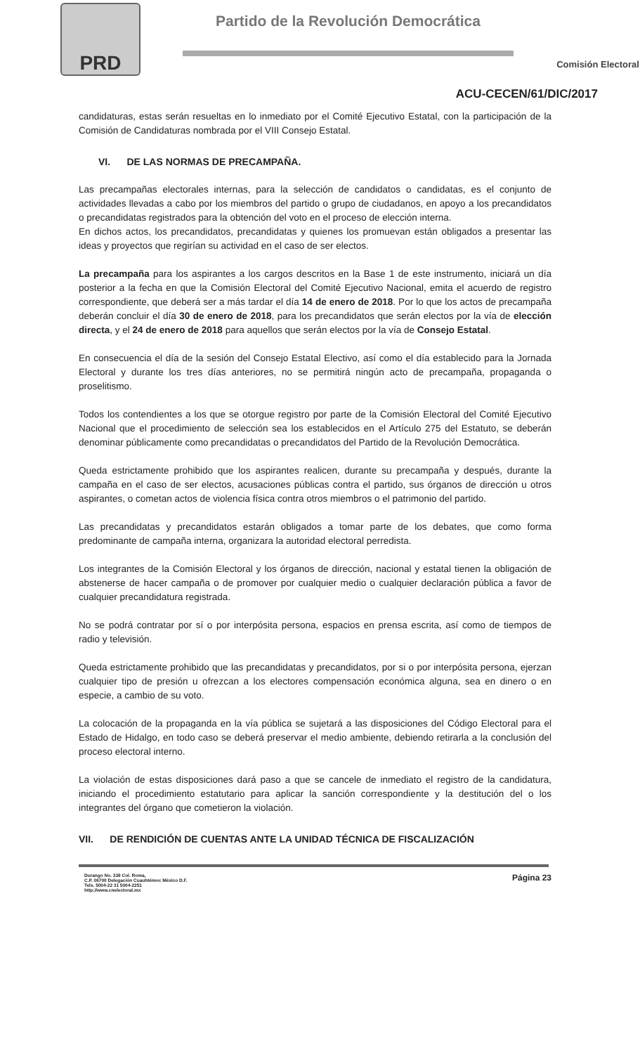PRD
Partido de la Revolución Democrática
Comisión Electoral
ACU-CECEN/61/DIC/2017
candidaturas, estas serán resueltas en lo inmediato por el Comité Ejecutivo Estatal, con la participación de la Comisión de Candidaturas nombrada por el VIII Consejo Estatal.
VI. DE LAS NORMAS DE PRECAMPAÑA.
Las precampañas electorales internas, para la selección de candidatos o candidatas, es el conjunto de actividades llevadas a cabo por los miembros del partido o grupo de ciudadanos, en apoyo a los precandidatos o precandidatas registrados para la obtención del voto en el proceso de elección interna.
En dichos actos, los precandidatos, precandidatas y quienes los promuevan están obligados a presentar las ideas y proyectos que regirían su actividad en el caso de ser electos.
La precampaña para los aspirantes a los cargos descritos en la Base 1 de este instrumento, iniciará un día posterior a la fecha en que la Comisión Electoral del Comité Ejecutivo Nacional, emita el acuerdo de registro correspondiente, que deberá ser a más tardar el día 14 de enero de 2018. Por lo que los actos de precampaña deberán concluir el día 30 de enero de 2018, para los precandidatos que serán electos por la vía de elección directa, y el 24 de enero de 2018 para aquellos que serán electos por la vía de Consejo Estatal.
En consecuencia el día de la sesión del Consejo Estatal Electivo, así como el día establecido para la Jornada Electoral y durante los tres días anteriores, no se permitirá ningún acto de precampaña, propaganda o proselitismo.
Todos los contendientes a los que se otorgue registro por parte de la Comisión Electoral del Comité Ejecutivo Nacional que el procedimiento de selección sea los establecidos en el Artículo 275 del Estatuto, se deberán denominar públicamente como precandidatas o precandidatos del Partido de la Revolución Democrática.
Queda estrictamente prohibido que los aspirantes realicen, durante su precampaña y después, durante la campaña en el caso de ser electos, acusaciones públicas contra el partido, sus órganos de dirección u otros aspirantes, o cometan actos de violencia física contra otros miembros o el patrimonio del partido.
Las precandidatas y precandidatos estarán obligados a tomar parte de los debates, que como forma predominante de campaña interna, organizara la autoridad electoral perredista.
Los integrantes de la Comisión Electoral y los órganos de dirección, nacional y estatal tienen la obligación de abstenerse de hacer campaña o de promover por cualquier medio o cualquier declaración pública a favor de cualquier precandidatura registrada.
No se podrá contratar por sí o por interpósita persona, espacios en prensa escrita, así como de tiempos de radio y televisión.
Queda estrictamente prohibido que las precandidatas y precandidatos, por si o por interpósita persona, ejerzan cualquier tipo de presión u ofrezcan a los electores compensación económica alguna, sea en dinero o en especie, a cambio de su voto.
La colocación de la propaganda en la vía pública se sujetará a las disposiciones del Código Electoral para el Estado de Hidalgo, en todo caso se deberá preservar el medio ambiente, debiendo retirarla a la conclusión del proceso electoral interno.
La violación de estas disposiciones dará paso a que se cancele de inmediato el registro de la candidatura, iniciando el procedimiento estatutario para aplicar la sanción correspondiente y la destitución del o los integrantes del órgano que cometieron la violación.
VII. DE RENDICIÓN DE CUENTAS ANTE LA UNIDAD TÉCNICA DE FISCALIZACIÓN
Durango No. 338 Col. Roma,
C.P. 06700 Delegación Cuauhtémoc México D.F.
Tels. 5004-22 31 5004-2251
http://www.cnelectoral.mx
Página 23